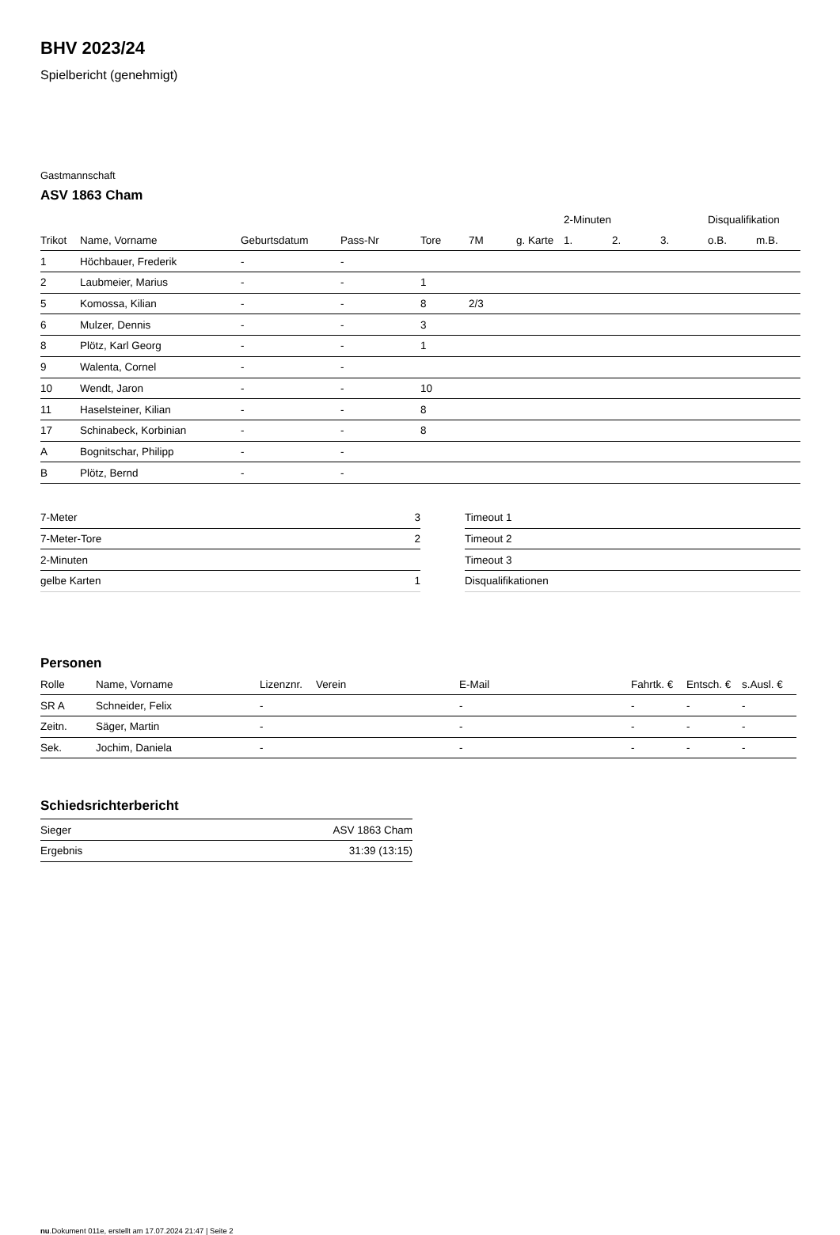BHV 2023/24
Spielbericht (genehmigt)
Gastmannschaft
ASV 1863 Cham
| | | | | | | | 2-Minuten | | | Disqualifikation | |
| --- | --- | --- | --- | --- | --- | --- | --- | --- | --- | --- | --- |
| Trikot | Name, Vorname | Geburtsdatum | Pass-Nr | Tore | 7M | g. Karte | 1. | 2. | 3. | o.B. | m.B. |
| 1 | Höchbauer, Frederik | - | - | | | | | | | | |
| 2 | Laubmeier, Marius | - | - | 1 | | | | | | | |
| 5 | Komossa, Kilian | - | - | 8 | 2/3 | | | | | | |
| 6 | Mulzer, Dennis | - | - | 3 | | | | | | | |
| 8 | Plötz, Karl Georg | - | - | 1 | | | | | | | |
| 9 | Walenta, Cornel | - | - | | | | | | | | |
| 10 | Wendt, Jaron | - | - | 10 | | | | | | | |
| 11 | Haselsteiner, Kilian | - | - | 8 | | | | | | | |
| 17 | Schinabeck, Korbinian | - | - | 8 | | | | | | | |
| A | Bognitschar, Philipp | - | - | | | | | | | | |
| B | Plötz, Bernd | - | - | | | | | | | | |
| 7-Meter | 3 |
| 7-Meter-Tore | 2 |
| 2-Minuten | |
| gelbe Karten | 1 |
| Timeout 1 |
| Timeout 2 |
| Timeout 3 |
| Disqualifikationen |
Personen
| Rolle | Name, Vorname | Lizenznr. | Verein | E-Mail | Fahrtk. € | Entsch. € | s.Ausl. € |
| --- | --- | --- | --- | --- | --- | --- | --- |
| SR A | Schneider, Felix | - | | - | - | - | - |
| Zeitn. | Säger, Martin | - | | - | - | - | - |
| Sek. | Jochim, Daniela | - | | - | - | - | - |
Schiedsrichterbericht
| Sieger | ASV 1863 Cham |
| Ergebnis | 31:39 (13:15) |
nu.Dokument 011e, erstellt am 17.07.2024 21:47 | Seite 2